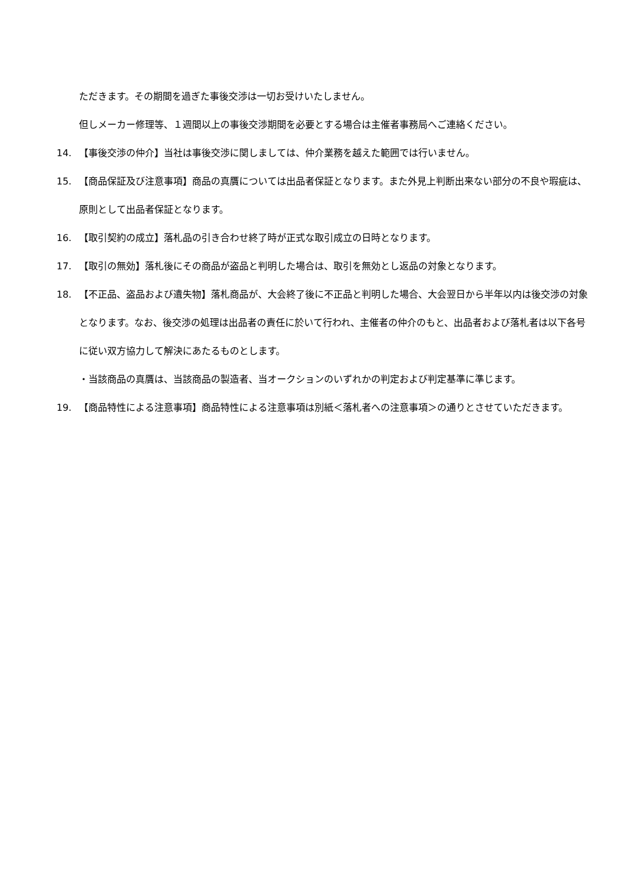ただきます。その期間を過ぎた事後交渉は一切お受けいたしません。
但しメーカー修理等、１週間以上の事後交渉期間を必要とする場合は主催者事務局へご連絡ください。
14. 【事後交渉の仲介】当社は事後交渉に関しましては、仲介業務を越えた範囲では行いません。
15. 【商品保証及び注意事項】商品の真贋については出品者保証となります。また外見上判断出来ない部分の不良や瑕疵は、原則として出品者保証となります。
16. 【取引契約の成立】落札品の引き合わせ終了時が正式な取引成立の日時となります。
17. 【取引の無効】落札後にその商品が盗品と判明した場合は、取引を無効とし返品の対象となります。
18. 【不正品、盗品および遺失物】落札商品が、大会終了後に不正品と判明した場合、大会翌日から半年以内は後交渉の対象となります。なお、後交渉の処理は出品者の責任に於いて行われ、主催者の仲介のもと、出品者および落札者は以下各号に従い双方協力して解決にあたるものとします。
・当該商品の真贋は、当該商品の製造者、当オークションのいずれかの判定および判定基準に準じます。
19. 【商品特性による注意事項】商品特性による注意事項は別紙＜落札者への注意事項＞の通りとさせていただきます。